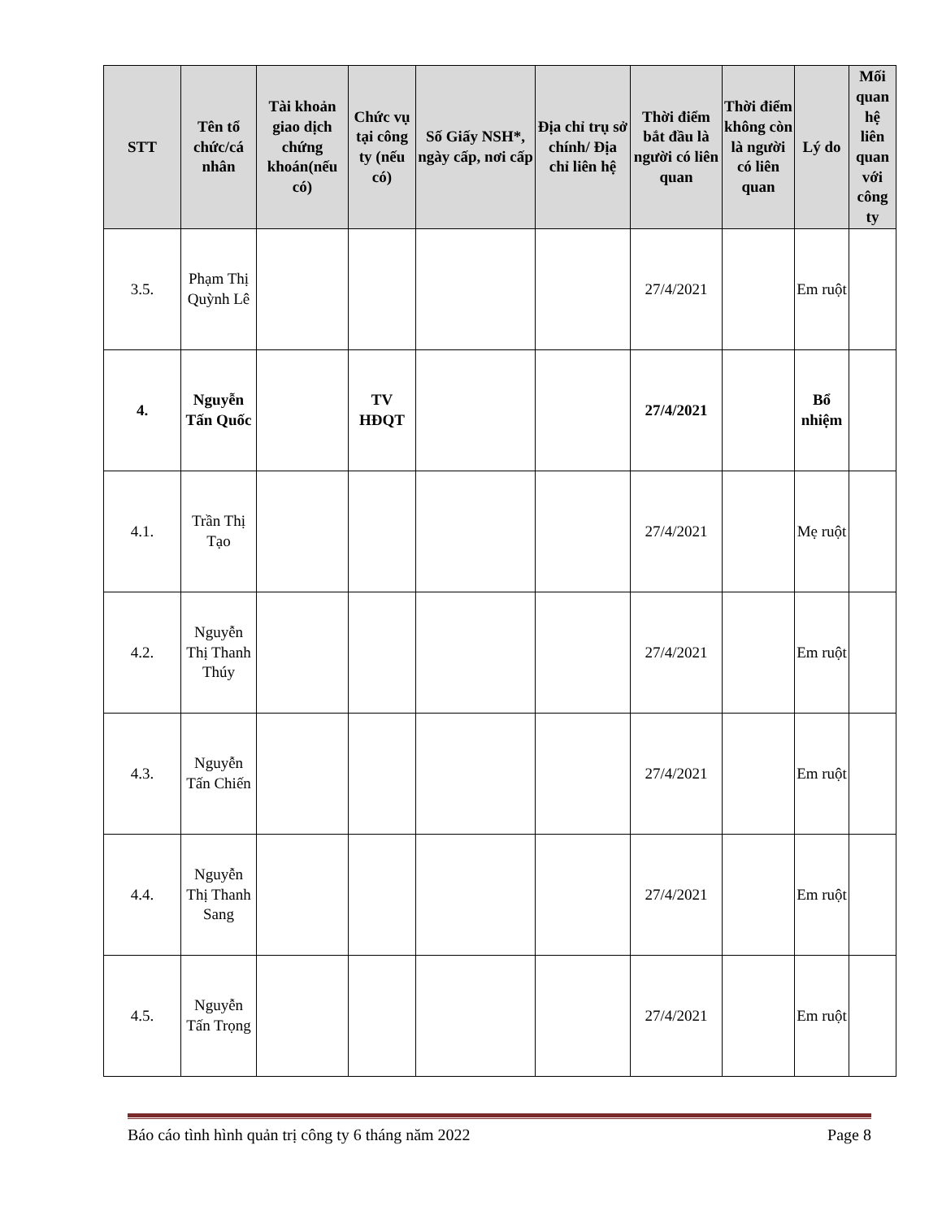| STT | Tên tổ chức/cá nhân | Tài khoản giao dịch chứng khoán(nếu có) | Chức vụ tại công ty (nếu có) | Số Giấy NSH*, ngày cấp, nơi cấp | Địa chỉ trụ sở chính/ Địa chỉ liên hệ | Thời điểm bắt đầu là người có liên quan | Thời điểm không còn là người có liên quan | Lý do | Mối quan hệ liên quan với công ty |
| --- | --- | --- | --- | --- | --- | --- | --- | --- | --- |
| 3.5. | Phạm Thị Quỳnh Lê | | | | | 27/4/2021 | | Em ruột | |
| 4. | Nguyễn Tấn Quốc | | TV HĐQT | | | 27/4/2021 | | Bổ nhiệm | |
| 4.1. | Trần Thị Tạo | | | | | 27/4/2021 | | Mẹ ruột | |
| 4.2. | Nguyễn Thị Thanh Thúy | | | | | 27/4/2021 | | Em ruột | |
| 4.3. | Nguyễn Tấn Chiến | | | | | 27/4/2021 | | Em ruột | |
| 4.4. | Nguyễn Thị Thanh Sang | | | | | 27/4/2021 | | Em ruột | |
| 4.5. | Nguyễn Tấn Trọng | | | | | 27/4/2021 | | Em ruột | |
Báo cáo tình hình quản trị công ty 6 tháng năm 2022 Page 8